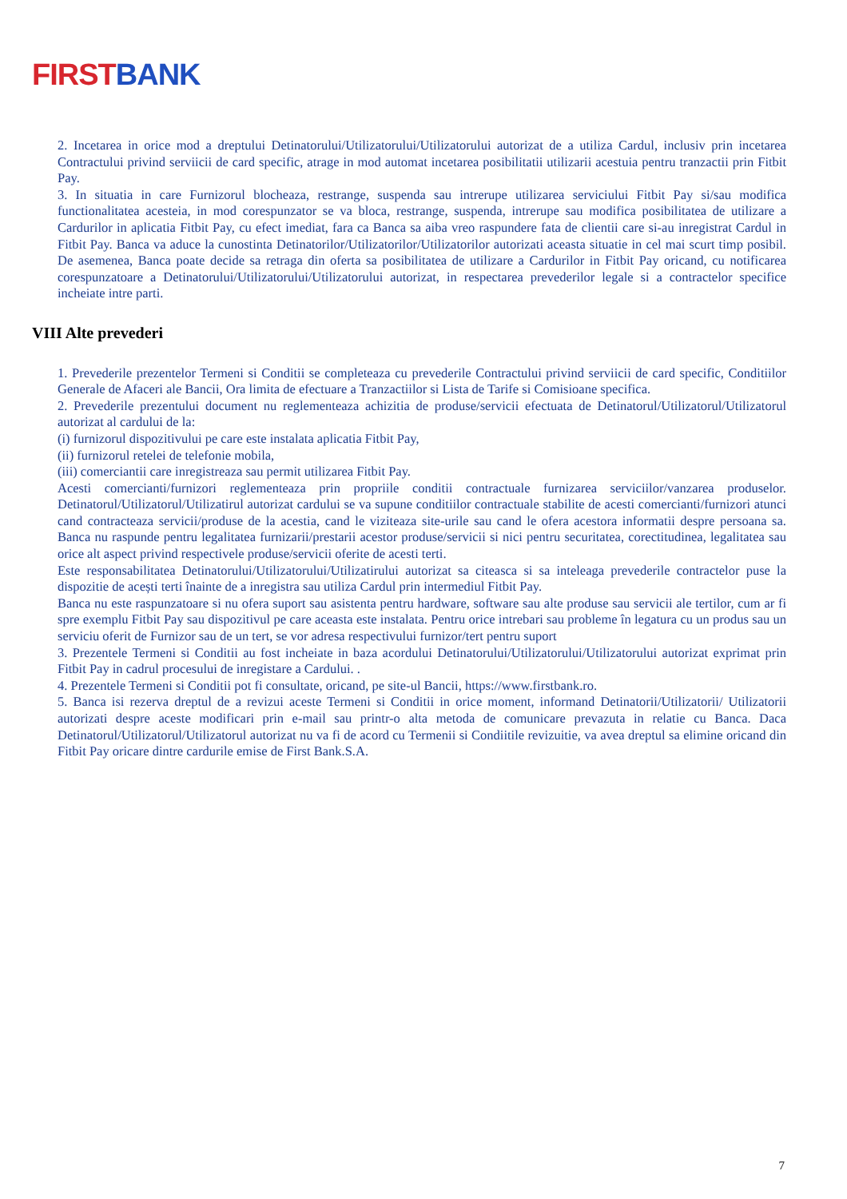FIRST BANK
2. Incetarea in orice mod a dreptului Detinatorului/Utilizatorului/Utilizatorului autorizat de a utiliza Cardul, inclusiv prin incetarea Contractului privind serviicii de card specific, atrage in mod automat incetarea posibilitatii utilizarii acestuia pentru tranzactii prin Fitbit Pay.
3. In situatia in care Furnizorul blocheaza, restrange, suspenda sau intrerupe utilizarea serviciului Fitbit Pay si/sau modifica functionalitatea acesteia, in mod corespunzator se va bloca, restrange, suspenda, intrerupe sau modifica posibilitatea de utilizare a Cardurilor in aplicatia Fitbit Pay, cu efect imediat, fara ca Banca sa aiba vreo raspundere fata de clientii care si-au inregistrat Cardul in Fitbit Pay. Banca va aduce la cunostinta Detinatorilor/Utilizatorilor/Utilizatorilor autorizati aceasta situatie in cel mai scurt timp posibil. De asemenea, Banca poate decide sa retraga din oferta sa posibilitatea de utilizare a Cardurilor in Fitbit Pay oricand, cu notificarea corespunzatoare a Detinatorului/Utilizatorului/Utilizatorului autorizat, in respectarea prevederilor legale si a contractelor specifice incheiate intre parti.
VIII Alte prevederi
1. Prevederile prezentelor Termeni si Conditii se completeaza cu prevederile Contractului privind serviicii de card specific, Conditiilor Generale de Afaceri ale Bancii, Ora limita de efectuare a Tranzactiilor si Lista de Tarife si Comisioane specifica.
2. Prevederile prezentului document nu reglementeaza achizitia de produse/servicii efectuata de Detinatorul/Utilizatorul/Utilizatorul autorizat al cardului de la:
(i) furnizorul dispozitivului pe care este instalata aplicatia Fitbit Pay,
(ii) furnizorul retelei de telefonie mobila,
(iii) comerciantii care inregistreaza sau permit utilizarea Fitbit Pay.
Acesti comercianti/furnizori reglementeaza prin propriile conditii contractuale furnizarea serviciilor/vanzarea produselor. Detinatorul/Utilizatorul/Utilizatirul autorizat cardului se va supune conditiilor contractuale stabilite de acesti comercianti/furnizori atunci cand contracteaza servicii/produse de la acestia, cand le viziteaza site-urile sau cand le ofera acestora informatii despre persoana sa. Banca nu raspunde pentru legalitatea furnizarii/prestarii acestor produse/servicii si nici pentru securitatea, corectitudinea, legalitatea sau orice alt aspect privind respectivele produse/servicii oferite de acesti terti.
Este responsabilitatea Detinatorului/Utilizatorului/Utilizatirului autorizat sa citeasca si sa inteleaga prevederile contractelor puse la dispozitie de acești terti înainte de a inregistra sau utiliza Cardul prin intermediul Fitbit Pay.
Banca nu este raspunzatoare si nu ofera suport sau asistenta pentru hardware, software sau alte produse sau servicii ale tertilor, cum ar fi spre exemplu Fitbit Pay sau dispozitivul pe care aceasta este instalata. Pentru orice intrebari sau probleme în legatura cu un produs sau un serviciu oferit de Furnizor sau de un tert, se vor adresa respectivului furnizor/tert pentru suport
3. Prezentele Termeni si Conditii au fost incheiate in baza acordului Detinatorului/Utilizatorului/Utilizatorului autorizat exprimat prin Fitbit Pay in cadrul procesului de inregistare a Cardului. .
4. Prezentele Termeni si Conditii pot fi consultate, oricand, pe site-ul Bancii, https://www.firstbank.ro.
5. Banca isi rezerva dreptul de a revizui aceste Termeni si Conditii in orice moment, informand Detinatorii/Utilizatorii/ Utilizatorii autorizati despre aceste modificari prin e-mail sau printr-o alta metoda de comunicare prevazuta in relatie cu Banca. Daca Detinatorul/Utilizatorul/Utilizatorul autorizat nu va fi de acord cu Termenii si Condiitile revizuitie, va avea dreptul sa elimine oricand din Fitbit Pay oricare dintre cardurile emise de First Bank.S.A.
7